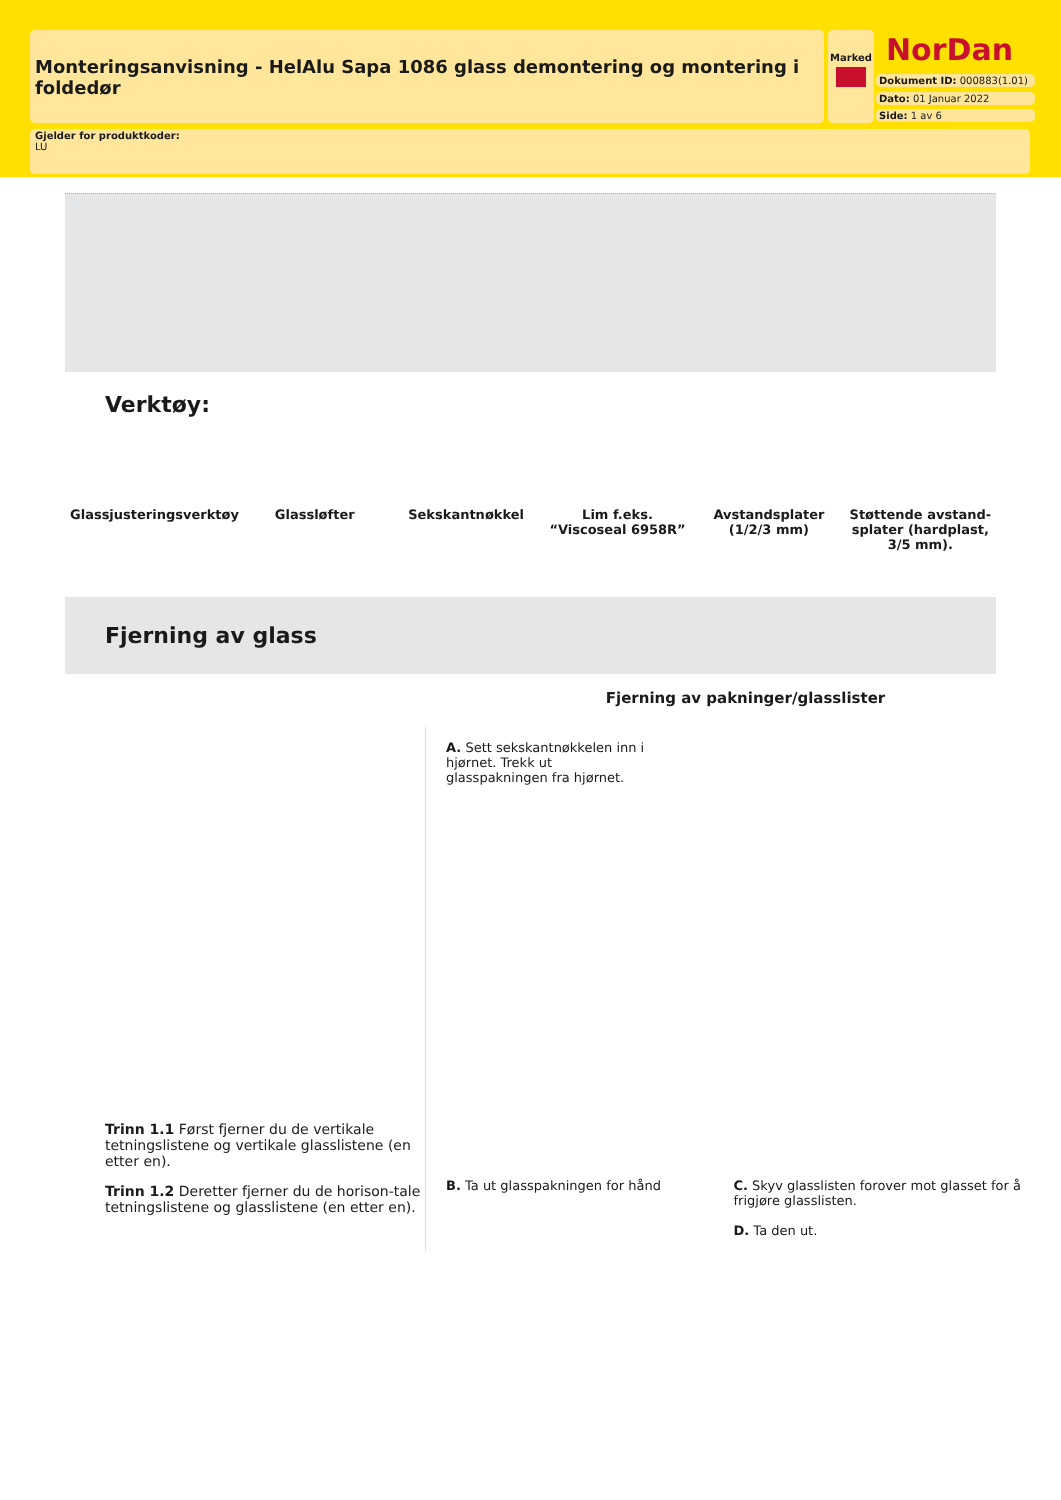Monteringsanvisning - HelAlu Sapa 1086 glass demontering og montering i foldedør
Marked
NorDan
Dokument ID: 000883(1.01)
Dato: 01 Januar 2022
Side: 1 av 6
Gjelder for produktkoder:
LU
Verktøy:
Glassjusteringsverktøy Glassløfter Sekskantnøkkel Lim f.eks.
“Viscoseal 6958R”
Avstandsplater
(1/2/3 mm)
Støttende avstand-
splater (hardplast,
3/5 mm).
Fjerning av glass
Fjerning av pakninger/glasslister
Trinn 1.1 Først fjerner du de vertikale tetningslistene og vertikale glasslistene (en etter en).
Trinn 1.2 Deretter fjerner du de horison-tale tetningslistene og glasslistene (en etter en).
A. Sett sekskantnøkkelen inn i hjørnet. Trekk ut glasspakningen fra hjørnet.
B. Ta ut glasspakningen for hånd
C. Skyv glasslisten forover mot glasset for å frigjøre glasslisten.
D. Ta den ut.